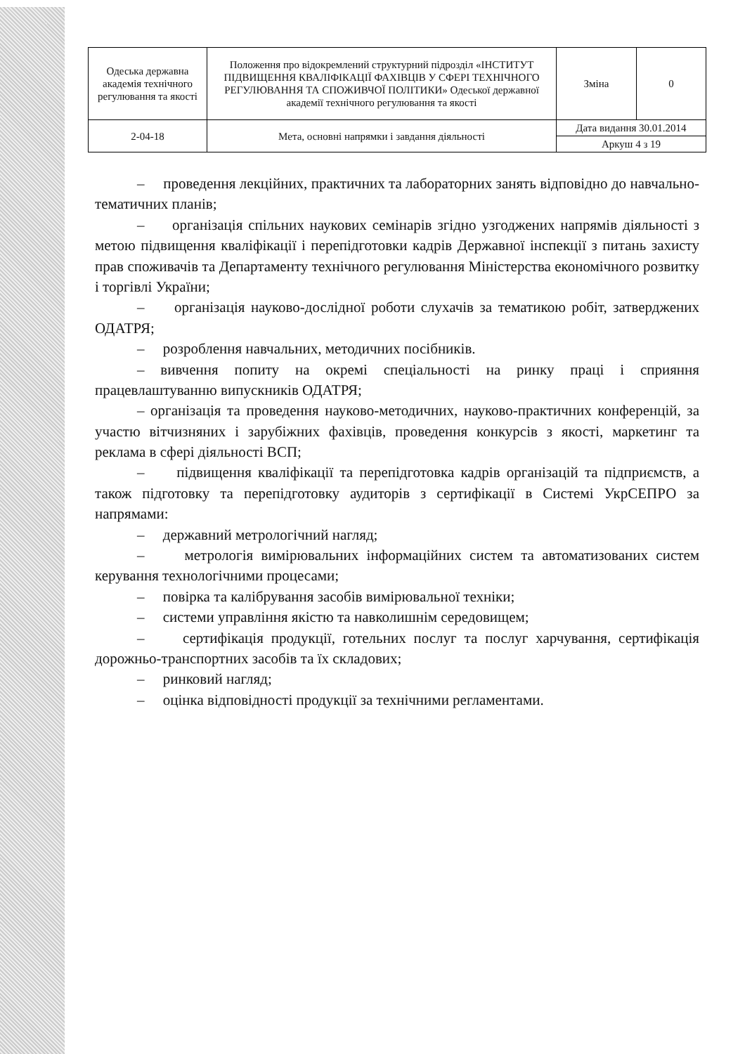| Одеська державна академія технічного регулювання та якості | Положення про відокремлений структурний підрозділ «ІНСТИТУТ ПІДВИЩЕННЯ КВАЛІФІКАЦІЇ ФАХІВЦІВ У СФЕРІ ТЕХНІЧНОГО РЕГУЛЮВАННЯ ТА СПОЖИВЧОЇ ПОЛІТИКИ» Одеської державної академії технічного регулювання та якості | Зміна | 0 |
| 2-04-18 | Мета, основні напрямки і завдання діяльності | Дата видання 30.01.2014 | |
| | | Аркуш 4 з 19 | |
– проведення лекційних, практичних та лабораторних занять відповідно до навчально-тематичних планів;
– організація спільних наукових семінарів згідно узгоджених напрямів діяльності з метою підвищення кваліфікації і перепідготовки кадрів Державної інспекції з питань захисту прав споживачів та Департаменту технічного регулювання Міністерства економічного розвитку і торгівлі України;
– організація науково-дослідної роботи слухачів за тематикою робіт, затверджених ОДАТРЯ;
– розроблення навчальних, методичних посібників.
– вивчення попиту на окремі спеціальності на ринку праці і сприяння працевлаштуванню випускників ОДАТРЯ;
– організація та проведення науково-методичних, науково-практичних конференцій, за участю вітчизняних і зарубіжних фахівців, проведення конкурсів з якості, маркетинг та реклама в сфері діяльності ВСП;
– підвищення кваліфікації та перепідготовка кадрів організацій та підприємств, а також підготовку та перепідготовку аудиторів з сертифікації в Системі УкрСЕПРО за напрямами:
– державний метрологічний нагляд;
– метрологія вимірювальних інформаційних систем та автоматизованих систем керування технологічними процесами;
– повірка та калібрування засобів вимірювальної техніки;
– системи управління якістю та навколишнім середовищем;
– сертифікація продукції, готельних послуг та послуг харчування, сертифікація дорожньо-транспортних засобів та їх складових;
– ринковий нагляд;
– оцінка відповідності продукції за технічними регламентами.